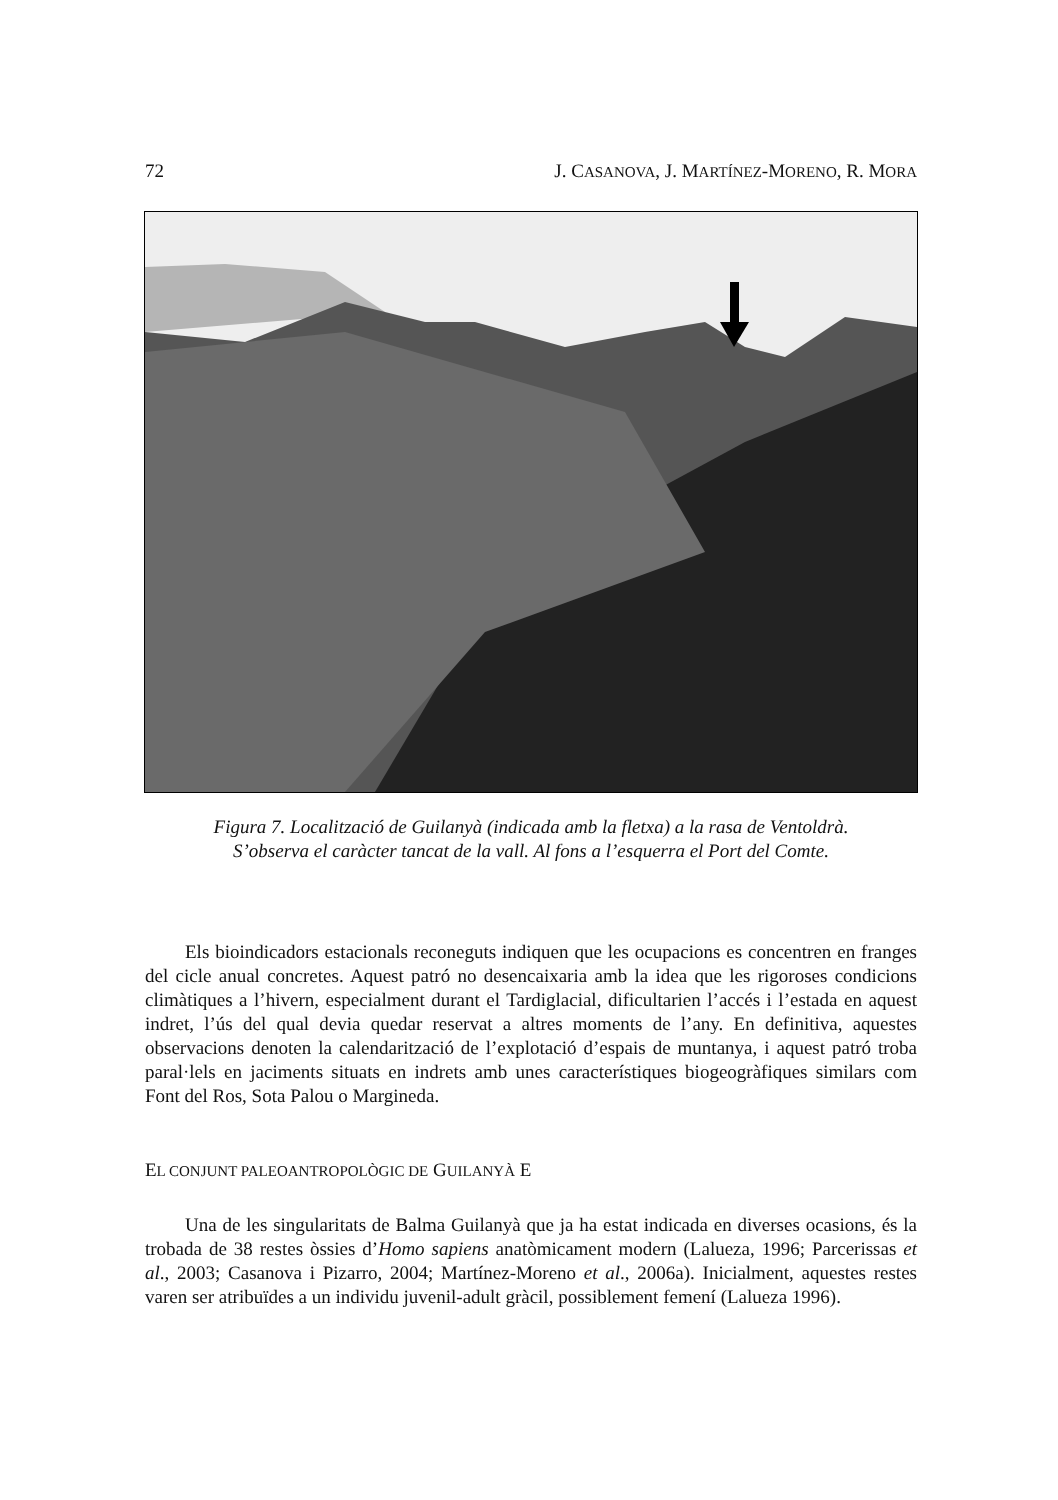72 J. CASANOVA, J. MARTÍNEZ-MORENO, R. MORA
Figura 7. Localització de Guilanyà (indicada amb la fletxa) a la rasa de Ventoldrà.
S’observa el caràcter tancat de la vall. Al fons a l’esquerra el Port del Comte.
Els bioindicadors estacionals reconeguts indiquen que les ocupacions es concentren en franges del cicle anual concretes. Aquest patró no desencaixaria amb la idea que les rigoroses condicions climàtiques a l’hivern, especialment durant el Tardiglacial, dificultarien l’accés i l’estada en aquest indret, l’ús del qual devia quedar reservat a altres moments de l’any. En definitiva, aquestes observacions denoten la calendarització de l’explotació d’espais de muntanya, i aquest patró troba paral·lels en jaciments situats en indrets amb unes característiques biogeogràfiques similars com Font del Ros, Sota Palou o Margineda.
EL CONJUNT PALEOANTROPOLÒGIC DE GUILANYÀ E
Una de les singularitats de Balma Guilanyà que ja ha estat indicada en diverses ocasions, és la trobada de 38 restes òssies d’Homo sapiens anatòmicament modern (Lalueza, 1996; Parcerissas et al., 2003; Casanova i Pizarro, 2004; Martínez-Moreno et al., 2006a). Inicialment, aquestes restes varen ser atribuïdes a un individu juvenil-adult gràcil, possiblement femení (Lalueza 1996).